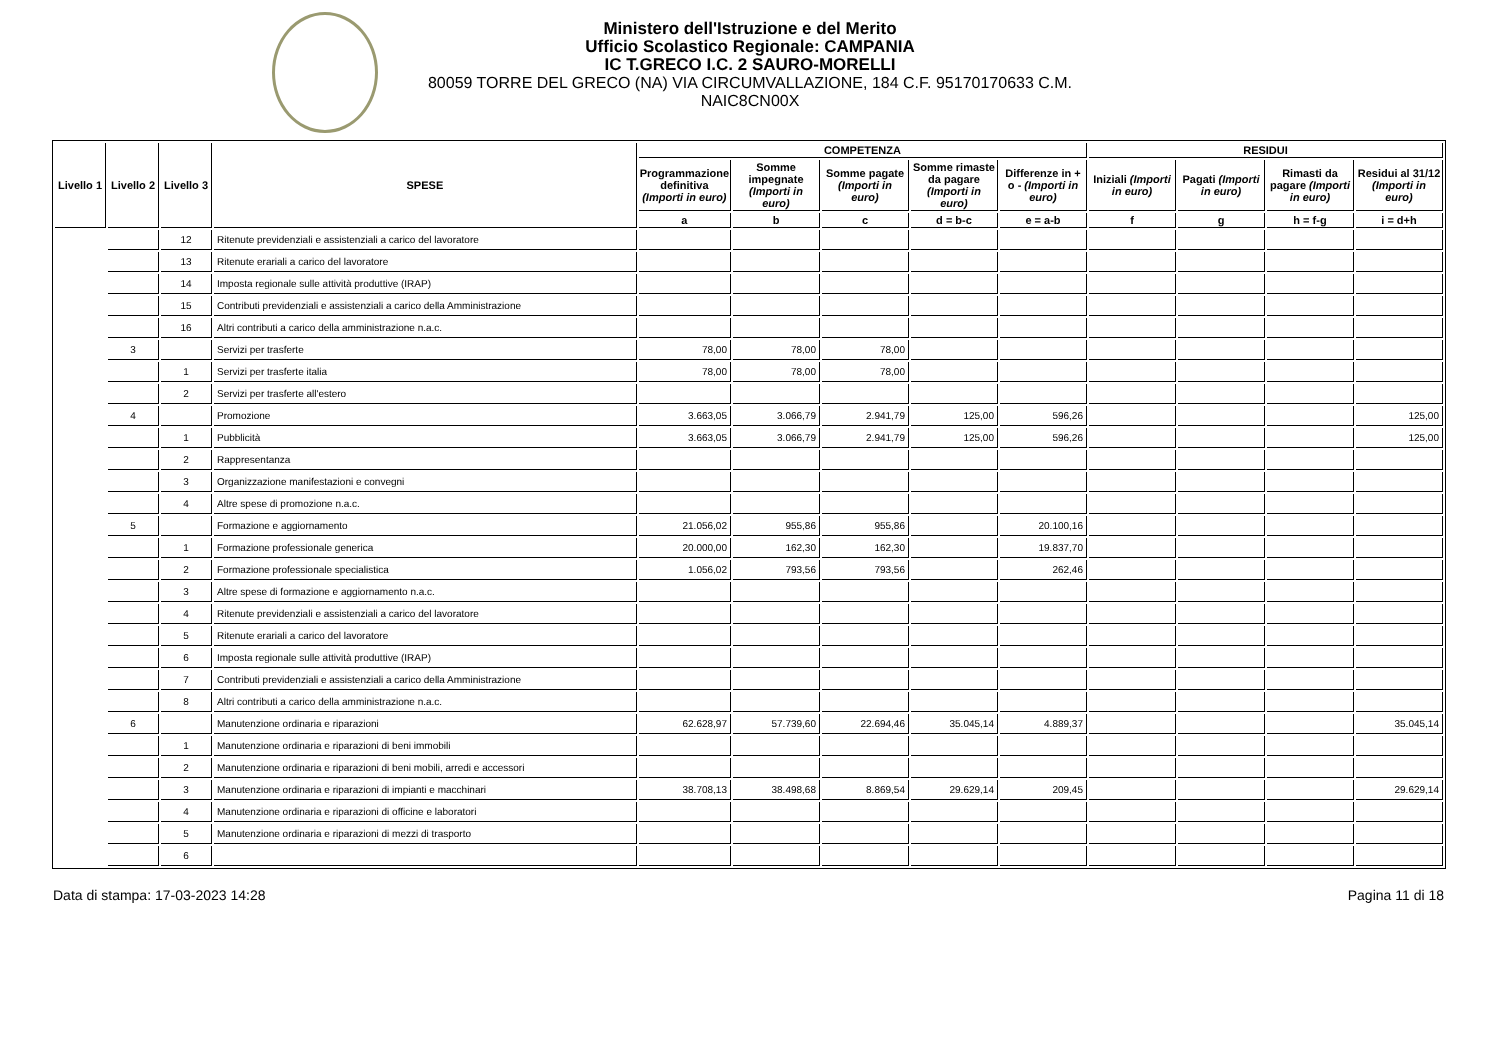Ministero dell'Istruzione e del Merito
Ufficio Scolastico Regionale: CAMPANIA
IC T.GRECO I.C. 2 SAURO-MORELLI
80059 TORRE DEL GRECO (NA) VIA CIRCUMVALLAZIONE, 184 C.F. 95170170633 C.M. NAIC8CN00X
| Livello 1 | Livello 2 | Livello 3 | SPESE | COMPETENZA | | | | | RESIDUI | | | |
| --- | --- | --- | --- | --- | --- | --- | --- | --- | --- | --- | --- | --- |
| | | | | Programmazione definitiva (Importi in euro) | Somme impegnate (Importi in euro) | Somme pagate (Importi in euro) | Somme rimaste da pagare (Importi in euro) | Differenze in + o - (Importi in euro) | Iniziali (Importi in euro) | Pagati (Importi in euro) | Rimasti da pagare (Importi in euro) | Residui al 31/12 (Importi in euro) |
| | | | | a | b | c | d = b-c | e = a-b | f | g | h = f-g | i = d+h |
| | | 12 | Ritenute previdenziali e assistenziali a carico del lavoratore | | | | | | | | | |
| | | 13 | Ritenute erariali a carico del lavoratore | | | | | | | | | |
| | | 14 | Imposta regionale sulle attività produttive (IRAP) | | | | | | | | | |
| | | 15 | Contributi previdenziali e assistenziali a carico della Amministrazione | | | | | | | | | |
| | | 16 | Altri contributi a carico della amministrazione n.a.c. | | | | | | | | | |
| | 3 | | Servizi per trasferte | 78,00 | 78,00 | 78,00 | | | | | | |
| | | 1 | Servizi per trasferte italia | 78,00 | 78,00 | 78,00 | | | | | | |
| | | 2 | Servizi per trasferte all'estero | | | | | | | | | |
| | 4 | | Promozione | 3.663,05 | 3.066,79 | 2.941,79 | 125,00 | 596,26 | | | | 125,00 |
| | | 1 | Pubblicità | 3.663,05 | 3.066,79 | 2.941,79 | 125,00 | 596,26 | | | | 125,00 |
| | | 2 | Rappresentanza | | | | | | | | | |
| | | 3 | Organizzazione manifestazioni e convegni | | | | | | | | | |
| | | 4 | Altre spese di promozione n.a.c. | | | | | | | | | |
| | 5 | | Formazione e aggiornamento | 21.056,02 | 955,86 | 955,86 | | 20.100,16 | | | | |
| | | 1 | Formazione professionale generica | 20.000,00 | 162,30 | 162,30 | | 19.837,70 | | | | |
| | | 2 | Formazione professionale specialistica | 1.056,02 | 793,56 | 793,56 | | 262,46 | | | | |
| | | 3 | Altre spese di formazione e aggiornamento n.a.c. | | | | | | | | | |
| | | 4 | Ritenute previdenziali e assistenziali a carico del lavoratore | | | | | | | | | |
| | | 5 | Ritenute erariali a carico del lavoratore | | | | | | | | | |
| | | 6 | Imposta regionale sulle attività produttive (IRAP) | | | | | | | | | |
| | | 7 | Contributi previdenziali e assistenziali a carico della Amministrazione | | | | | | | | | |
| | | 8 | Altri contributi a carico della amministrazione n.a.c. | | | | | | | | | |
| | 6 | | Manutenzione ordinaria e riparazioni | 62.628,97 | 57.739,60 | 22.694,46 | 35.045,14 | 4.889,37 | | | | 35.045,14 |
| | | 1 | Manutenzione ordinaria e riparazioni di beni immobili | | | | | | | | | |
| | | 2 | Manutenzione ordinaria e riparazioni di beni mobili, arredi e accessori | | | | | | | | | |
| | | 3 | Manutenzione ordinaria e riparazioni di impianti e macchinari | 38.708,13 | 38.498,68 | 8.869,54 | 29.629,14 | 209,45 | | | | 29.629,14 |
| | | 4 | Manutenzione ordinaria e riparazioni di officine e laboratori | | | | | | | | | |
| | | 5 | Manutenzione ordinaria e riparazioni di mezzi di trasporto | | | | | | | | | |
| | | 6 | | | | | | | | | | |
Data di stampa: 17-03-2023 14:28 Pagina 11 di 18